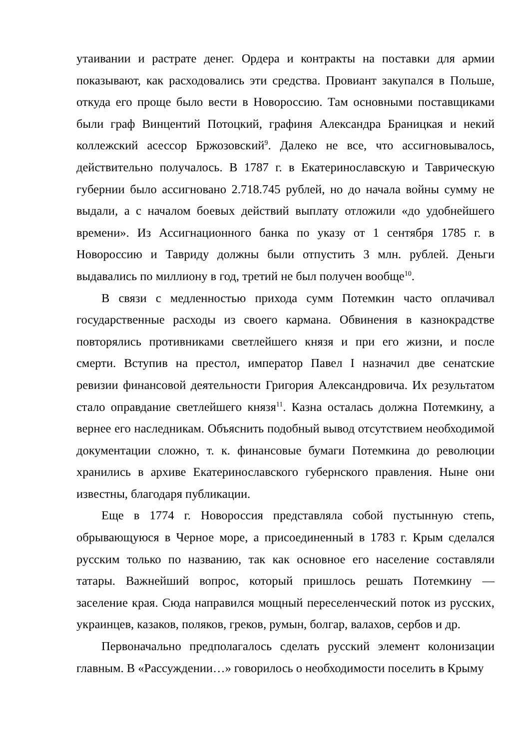утаивании и растрате денег. Ордера и контракты на поставки для армии показывают, как расходовались эти средства. Провиант закупался в Польше, откуда его проще было вести в Новороссию. Там основными поставщиками были граф Винцентий Потоцкий, графиня Александра Браницкая и некий коллежский асессор Бржозовский<sup>9</sup>. Далеко не все, что ассигновывалось, действительно получалось. В 1787 г. в Екатеринославскую и Таврическую губернии было ассигновано 2.718.745 рублей, но до начала войны сумму не выдали, а с началом боевых действий выплату отложили «до удобнейшего времени». Из Ассигнационного банка по указу от 1 сентября 1785 г. в Новороссию и Тавриду должны были отпустить 3 млн. рублей. Деньги выдавались по миллиону в год, третий не был получен вообще<sup>10</sup>.
В связи с медленностью прихода сумм Потемкин часто оплачивал государственные расходы из своего кармана. Обвинения в казнокрадстве повторялись противниками светлейшего князя и при его жизни, и после смерти. Вступив на престол, император Павел I назначил две сенатские ревизии финансовой деятельности Григория Александровича. Их результатом стало оправдание светлейшего князя<sup>11</sup>. Казна осталась должна Потемкину, а вернее его наследникам. Объяснить подобный вывод отсутствием необходимой документации сложно, т. к. финансовые бумаги Потемкина до революции хранились в архиве Екатеринославского губернского правления. Ныне они известны, благодаря публикации.
Еще в 1774 г. Новороссия представляла собой пустынную степь, обрывающуюся в Черное море, а присоединенный в 1783 г. Крым сделался русским только по названию, так как основное его население составляли татары. Важнейший вопрос, который пришлось решать Потемкину — заселение края. Сюда направился мощный переселенческий поток из русских, украинцев, казаков, поляков, греков, румын, болгар, валахов, сербов и др.
Первоначально предполагалось сделать русский элемент колонизации главным. В «Рассуждении…» говорилось о необходимости поселить в Крыму